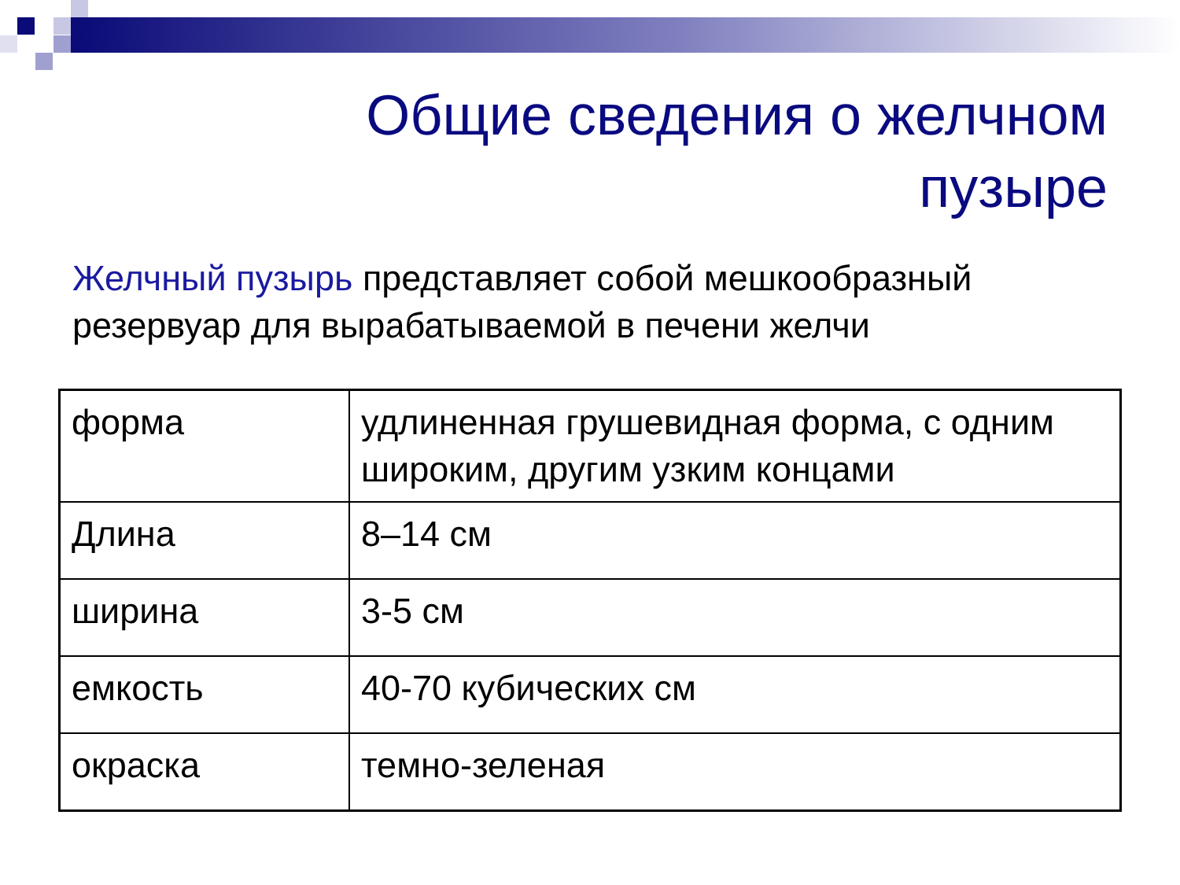Общие сведения о желчном
пузыре
Желчный пузырь представляет собой мешкообразный резервуар для вырабатываемой в печени желчи
| форма | удлиненная грушевидная форма, с одним широким, другим узким концами |
| Длина | 8–14 см |
| ширина | 3-5 см |
| емкость | 40-70 кубических см |
| окраска | темно-зеленая |